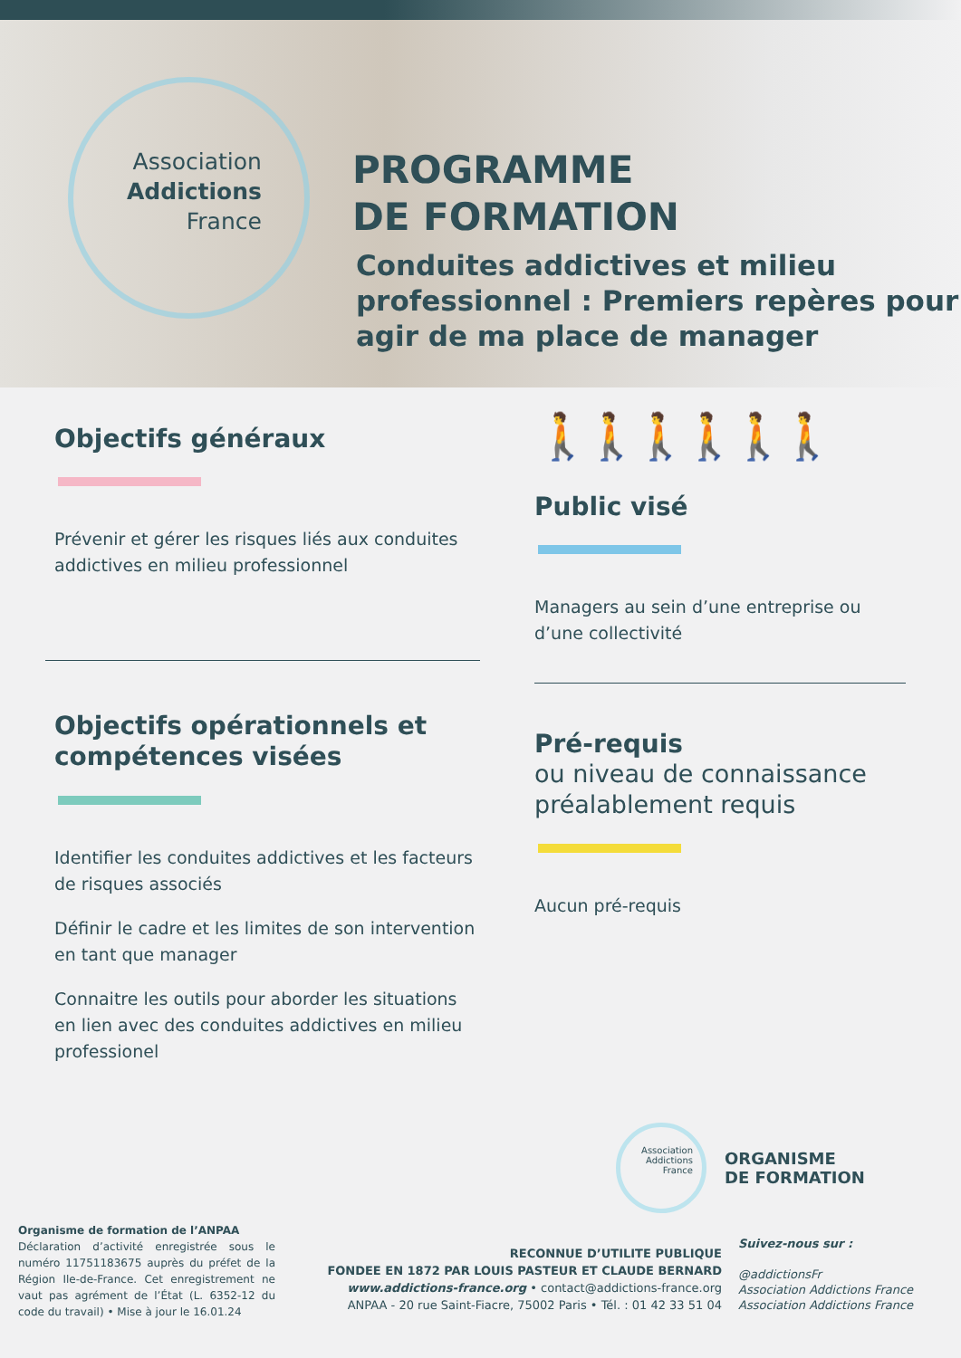Association
Addictions
France
PROGRAMME
DE FORMATION
Conduites addictives et milieu professionnel : Premiers repères pour agir de ma place de manager
Objectifs généraux
Prévenir et gérer les risques liés aux conduites addictives en milieu professionnel
Objectifs opérationnels et compétences visées
Identifier les conduites addictives et les facteurs de risques associés
Définir le cadre et les limites de son intervention en tant que manager
Connaitre les outils pour aborder les situations en lien avec des conduites addictives en milieu professionel
🚶🚶🚶🚶🚶🚶
Public visé
Managers au sein d’une entreprise ou d’une collectivité
Pré-requis
ou niveau de connaissance préalablement requis
Aucun pré-requis
Association Addictions France
ORGANISME
DE FORMATION
Organisme de formation de l’ANPAA
Déclaration d’activité enregistrée sous le numéro 11751183675 auprès du préfet de la Région Ile-de-France. Cet enregistrement ne vaut pas agrément de l’État (L. 6352-12 du code du travail) • Mise à jour le 16.01.24
RECONNUE D’UTILITE PUBLIQUE
FONDEE EN 1872 PAR LOUIS PASTEUR ET CLAUDE BERNARD
www.addictions-france.org • contact@addictions-france.org
ANPAA - 20 rue Saint-Fiacre, 75002 Paris • Tél. : 01 42 33 51 04
Suivez-nous sur :
@addictionsFr
Association Addictions France
Association Addictions France